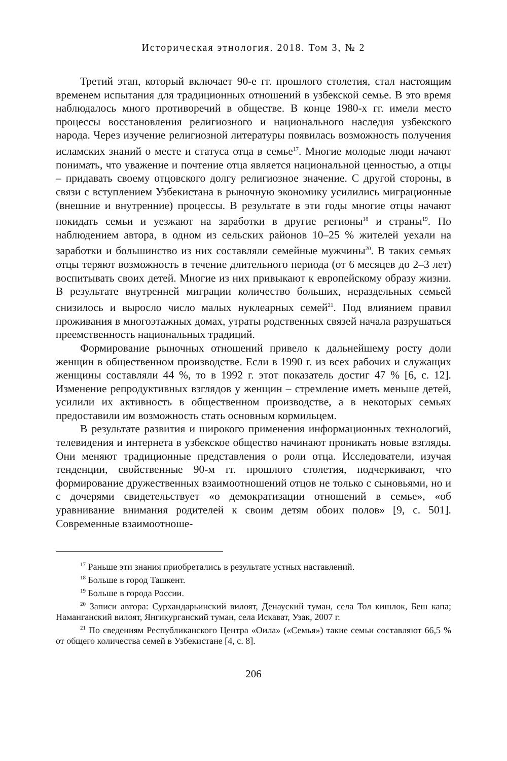Историческая этнология. 2018. Том 3, № 2
Третий этап, который включает 90-е гг. прошлого столетия, стал настоящим временем испытания для традиционных отношений в узбекской семье. В это время наблюдалось много противоречий в обществе. В конце 1980-х гг. имели место процессы восстановления религиозного и национального наследия узбекского народа. Через изучение религиозной литературы появилась возможность получения исламских знаний о месте и статуса отца в семье<sup>17</sup>. Многие молодые люди начают понимать, что уважение и почтение отца является национальной ценностью, а отцы – придавать своему отцовского долгу религиозное значение. С другой стороны, в связи с вступлением Узбекистана в рыночную экономику усилились миграционные (внешние и внутренние) процессы. В результате в эти годы многие отцы начают покидать семьи и уезжают на заработки в другие регионы<sup>18</sup> и страны<sup>19</sup>. По наблюдением автора, в одном из сельских районов 10–25 % жителей уехали на заработки и большинство из них составляли семейные мужчины<sup>20</sup>. В таких семьях отцы теряют возможность в течение длительного периода (от 6 месяцев до 2–3 лет) воспитывать своих детей. Многие из них привыкают к европейскому образу жизни. В результате внутренней миграции количество больших, нераздельных семьей снизилось и выросло число малых нуклеарных семей<sup>21</sup>. Под влиянием правил проживания в многоэтажных домах, утраты родственных связей начала разрушаться преемственность национальных традиций.
Формирование рыночных отношений привело к дальнейшему росту доли женщин в общественном производстве. Если в 1990 г. из всех рабочих и служащих женщины составляли 44 %, то в 1992 г. этот показатель достиг 47 % [6, с. 12]. Изменение репродуктивных взглядов у женщин – стремление иметь меньше детей, усилили их активность в общественном производстве, а в некоторых семьях предоставили им возможность стать основным кормильцем.
В результате развития и широкого применения информационных технологий, телевидения и интернета в узбекское общество начинают проникать новые взгляды. Они меняют традиционные представления о роли отца. Исследователи, изучая тенденции, свойственные 90-м гг. прошлого столетия, подчеркивают, что формирование дружественных взаимоотношений отцов не только с сыновьями, но и с дочерями свидетельствует «о демократизации отношений в семье», «об уравнивание внимания родителей к своим детям обоих полов» [9, с. 501]. Современные взаимоотноше-
<sup>17</sup> Раньше эти знания приобретались в результате устных наставлений.
<sup>18</sup> Больше в город Ташкент.
<sup>19</sup> Больше в города России.
<sup>20</sup> Записи автора: Сурхандарьинский вилоят, Денауский туман, села Тол кишлок, Беш капа; Наманганский вилоят, Янгикурганский туман, села Искават, Узак, 2007 г.
<sup>21</sup> По сведениям Республиканского Центра «Оила» («Семья») такие семьи составляют 66,5 % от общего количества семей в Узбекистане [4, с. 8].
206